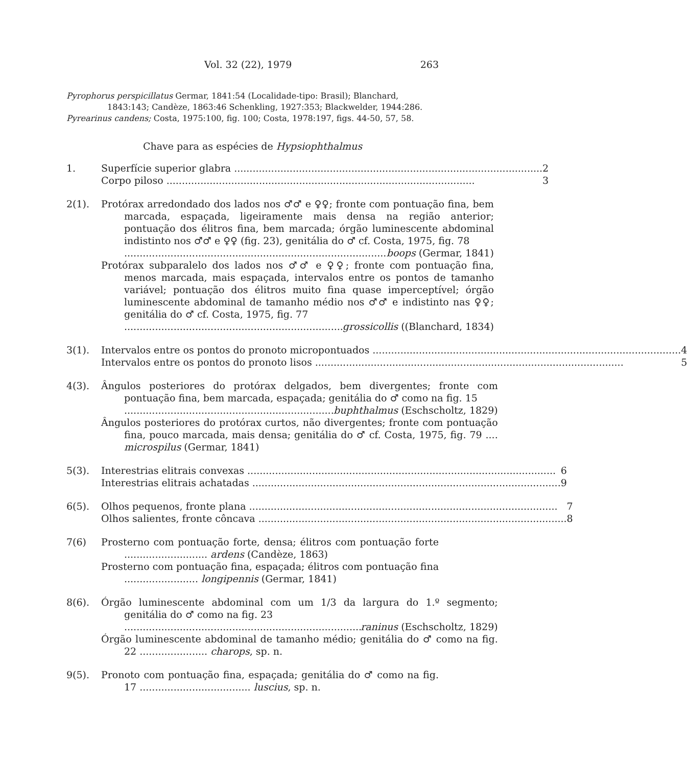Vol. 32 (22), 1979 263
Pyrophorus perspicillatus Germar, 1841:54 (Localidade-tipo: Brasil); Blanchard, 1843:143; Candèze, 1863:46 Schenkling, 1927:353; Blackwelder, 1944:286.
Pyrearinus candens; Costa, 1975:100, fig. 100; Costa, 1978:197, figs. 44-50, 57, 58.
Chave para as espécies de Hypsiophthalmus
1. Superfície superior glabra 2
Corpo piloso 3
2(1). Protórax arredondado dos lados nos ♂♂ e ♀♀; fronte com pontuação fina, bem marcada, espaçada, ligeiramente mais densa na região anterior; pontuação dos élitros fina, bem marcada; órgão luminescente abdominal indistinto nos ♂♂ e ♀♀ (fig. 23), genitália do ♂ cf. Costa, 1975, fig. 78
boops (Germar, 1841)
Protórax subparalelo dos lados nos ♂♂ e ♀♀; fronte com pontuação fina, menos marcada, mais espaçada, intervalos entre os pontos de tamanho variável; pontuação dos élitros muito fina quase imperceptível; órgão luminescente abdominal de tamanho médio nos ♂♂ e indistinto nas ♀♀; genitália do ♂ cf. Costa, 1975, fig. 77
grossicollis ((Blanchard, 1834)
3(1). Intervalos entre os pontos do pronoto micropontuados 4
Intervalos entre os pontos do pronoto lisos 5
4(3). Ângulos posteriores do protórax delgados, bem divergentes; fronte com pontuação fina, bem marcada, espaçada; genitália do ♂ como na fig. 15
buphthalmus (Eschscholtz, 1829)
Ângulos posteriores do protórax curtos, não divergentes; fronte com pontuação fina, pouco marcada, mais densa; genitália do ♂ cf. Costa, 1975, fig. 79 .... microspilus (Germar, 1841)
5(3). Interestrias elitrais convexas 6
Interestrias elitrais achatadas 9
6(5). Olhos pequenos, fronte plana 7
Olhos salientes, fronte côncava 8
7(6) Prosterno com pontuação forte, densa; élitros com pontuação forte ........................... ardens (Candèze, 1863)
Prosterno com pontuação fina, espaçada; élitros com pontuação fina ........................ longipennis (Germar, 1841)
8(6). Órgão luminescente abdominal com um 1/3 da largura do 1.º segmento; genitália do ♂ como na fig. 23
raninus (Eschscholtz, 1829)
Órgão luminescente abdominal de tamanho médio; genitália do ♂ como na fig. 22 ...................... charops, sp. n.
9(5). Pronoto com pontuação fina, espaçada; genitália do ♂ como na fig. 17 .................................... luscius, sp. n.